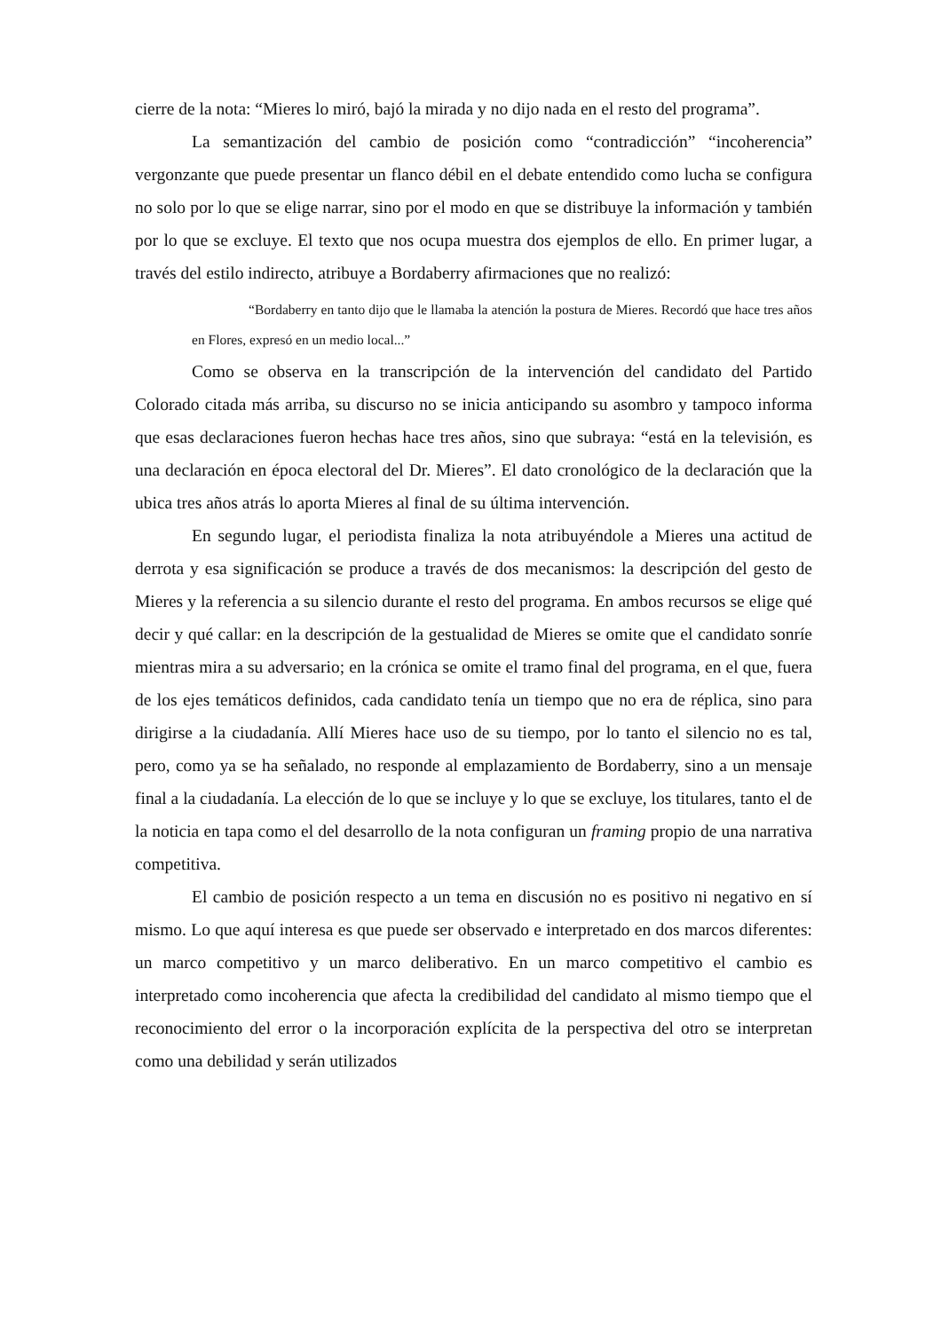cierre de la nota: “Mieres lo miró, bajó la mirada y no dijo nada en el resto del programa”.
La semantización del cambio de posición como “contradicción” “incoherencia” vergonzante que puede presentar un flanco débil en el debate entendido como lucha se configura no solo por lo que se elige narrar, sino por el modo en que se distribuye la información y también por lo que se excluye. El texto que nos ocupa muestra dos ejemplos de ello. En primer lugar, a través del estilo indirecto, atribuye a Bordaberry afirmaciones que no realizó:
“Bordaberry en tanto dijo que le llamaba la atención la postura de Mieres. Recordó que hace tres años en Flores, expresó en un medio local...”
Como se observa en la transcripción de la intervención del candidato del Partido Colorado citada más arriba, su discurso no se inicia anticipando su asombro y tampoco informa que esas declaraciones fueron hechas hace tres años, sino que subraya: “está en la televisión, es una declaración en época electoral del Dr. Mieres”. El dato cronológico de la declaración que la ubica tres años atrás lo aporta Mieres al final de su última intervención.
En segundo lugar, el periodista finaliza la nota atribuyéndole a Mieres una actitud de derrota y esa significación se produce a través de dos mecanismos: la descripción del gesto de Mieres y la referencia a su silencio durante el resto del programa. En ambos recursos se elige qué decir y qué callar: en la descripción de la gestualidad de Mieres se omite que el candidato sonríe mientras mira a su adversario; en la crónica se omite el tramo final del programa, en el que, fuera de los ejes temáticos definidos, cada candidato tenía un tiempo que no era de réplica, sino para dirigirse a la ciudadanía. Allí Mieres hace uso de su tiempo, por lo tanto el silencio no es tal, pero, como ya se ha señalado, no responde al emplazamiento de Bordaberry, sino a un mensaje final a la ciudadanía. La elección de lo que se incluye y lo que se excluye, los titulares, tanto el de la noticia en tapa como el del desarrollo de la nota configuran un framing propio de una narrativa competitiva.
El cambio de posición respecto a un tema en discusión no es positivo ni negativo en sí mismo. Lo que aquí interesa es que puede ser observado e interpretado en dos marcos diferentes: un marco competitivo y un marco deliberativo. En un marco competitivo el cambio es interpretado como incoherencia que afecta la credibilidad del candidato al mismo tiempo que el reconocimiento del error o la incorporación explícita de la perspectiva del otro se interpretan como una debilidad y serán utilizados